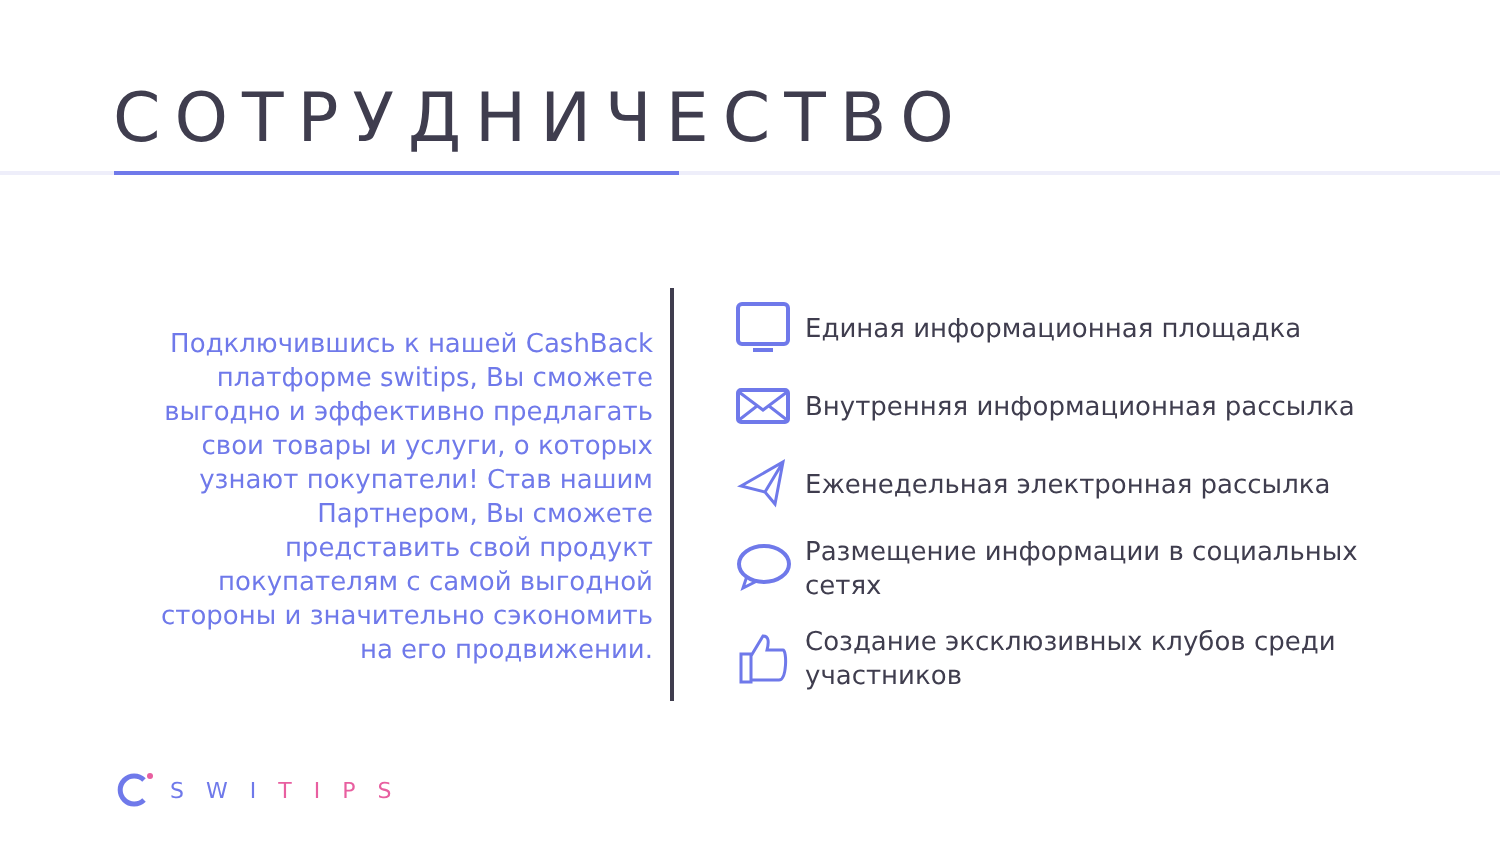СОТРУДНИЧЕСТВО
Подключившись к нашей CashBack платформе switips, Вы сможете выгодно и эффективно предлагать свои товары и услуги, о которых узнают покупатели! Став нашим Партнером, Вы сможете представить свой продукт покупателям с самой выгодной стороны и значительно сэкономить на его продвижении.
Единая информационная площадка
Внутренняя информационная рассылка
Еженедельная электронная рассылка
Размещение информации в социальных сетях
Создание эксклюзивных клубов среди участников
SWI TIPS